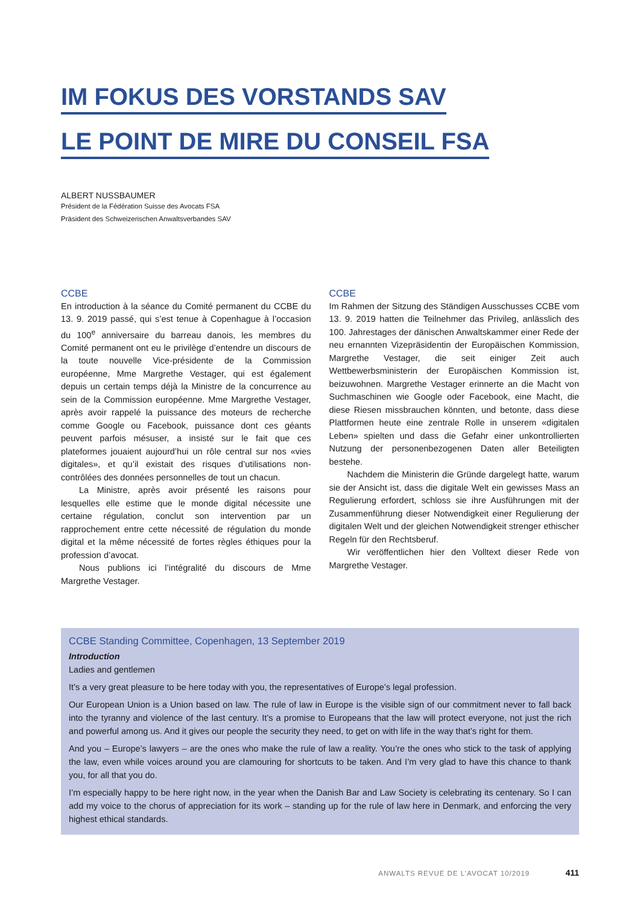IM FOKUS DES VORSTANDS SAV
LE POINT DE MIRE DU CONSEIL FSA
ALBERT NUSSBAUMER
Président de la Fédération Suisse des Avocats FSA
Präsident des Schweizerischen Anwaltsverbandes SAV
CCBE
En introduction à la séance du Comité permanent du CCBE du 13. 9. 2019 passé, qui s’est tenue à Copenhague à l’occasion du 100<sup>e</sup> anniversaire du barreau danois, les membres du Comité permanent ont eu le privilège d’entendre un discours de la toute nouvelle Vice-présidente de la Commission européenne, Mme Margrethe Vestager, qui est également depuis un certain temps déjà la Ministre de la concurrence au sein de la Commission européenne. Mme Margrethe Vestager, après avoir rappelé la puissance des moteurs de recherche comme Google ou Facebook, puissance dont ces géants peuvent parfois mésuser, a insisté sur le fait que ces plateformes jouaient aujourd’hui un rôle central sur nos «vies digitales», et qu’il existait des risques d’utilisations non-contrôlées des données personnelles de tout un chacun.
La Ministre, après avoir présenté les raisons pour lesquelles elle estime que le monde digital nécessite une certaine régulation, conclut son intervention par un rapprochement entre cette nécessité de régulation du monde digital et la même nécessité de fortes règles éthiques pour la profession d’avocat.
Nous publions ici l’intégralité du discours de Mme Margrethe Vestager.
CCBE
Im Rahmen der Sitzung des Ständigen Ausschusses CCBE vom 13. 9. 2019 hatten die Teilnehmer das Privileg, anlässlich des 100. Jahrestages der dänischen Anwaltskammer einer Rede der neu ernannten Vizepräsidentin der Europäischen Kommission, Margrethe Vestager, die seit einiger Zeit auch Wettbewerbsministerin der Europäischen Kommission ist, beizuwohnen. Margrethe Vestager erinnerte an die Macht von Suchmaschinen wie Google oder Facebook, eine Macht, die diese Riesen missbrauchen könnten, und betonte, dass diese Plattformen heute eine zentrale Rolle in unserem «digitalen Leben» spielten und dass die Gefahr einer unkontrollierten Nutzung der personenbezogenen Daten aller Beteiligten bestehe.
Nachdem die Ministerin die Gründe dargelegt hatte, warum sie der Ansicht ist, dass die digitale Welt ein gewisses Mass an Regulierung erfordert, schloss sie ihre Ausführungen mit der Zusammenführung dieser Notwendigkeit einer Regulierung der digitalen Welt und der gleichen Notwendigkeit strenger ethischer Regeln für den Rechtsberuf.
Wir veröffentlichen hier den Volltext dieser Rede von Margrethe Vestager.
CCBE Standing Committee, Copenhagen, 13 September 2019
Introduction
Ladies and gentlemen
It’s a very great pleasure to be here today with you, the representatives of Europe’s legal profession.
Our European Union is a Union based on law. The rule of law in Europe is the visible sign of our commitment never to fall back into the tyranny and violence of the last century. It’s a promise to Europeans that the law will protect everyone, not just the rich and powerful among us. And it gives our people the security they need, to get on with life in the way that’s right for them.
And you – Europe’s lawyers – are the ones who make the rule of law a reality. You’re the ones who stick to the task of applying the law, even while voices around you are clamouring for shortcuts to be taken. And I’m very glad to have this chance to thank you, for all that you do.
I’m especially happy to be here right now, in the year when the Danish Bar and Law Society is celebrating its centenary. So I can add my voice to the chorus of appreciation for its work – standing up for the rule of law here in Denmark, and enforcing the very highest ethical standards.
ANWALTS REVUE DE L’AVOCAT 10/2019 411